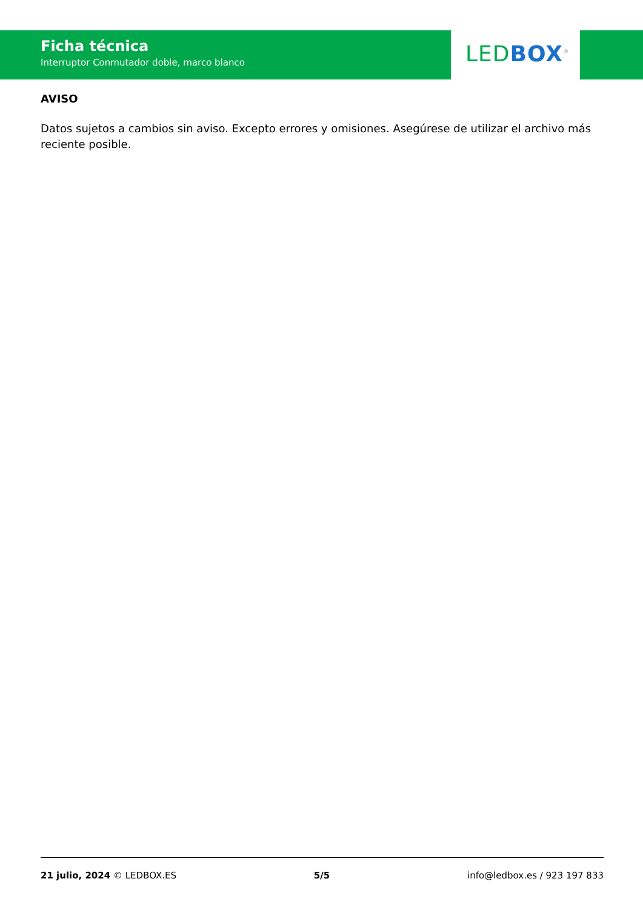Ficha técnica
Interruptor Conmutador doble, marco blanco
LED BOX<sup>®</sup>
AVISO
Datos sujetos a cambios sin aviso. Excepto errores y omisiones. Asegúrese de utilizar el archivo más reciente posible.
21 julio, 2024 © LEDBOX.ES 5/5 info@ledbox.es / 923 197 833